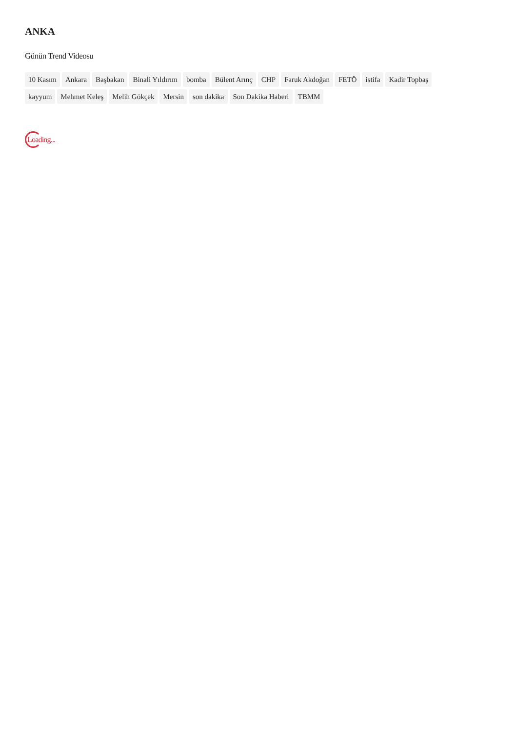ANKA
Günün Trend Videosu
10 Kasım Ankara Başbakan Binali Yıldırım bomba Bülent Arınç CHP Faruk Akdoğan FETÖ istifa Kadir Topbaş kayyum Mehmet Keleş Melih Gökçek Mersin son dakika Son Dakika Haberi TBMM
Loading...